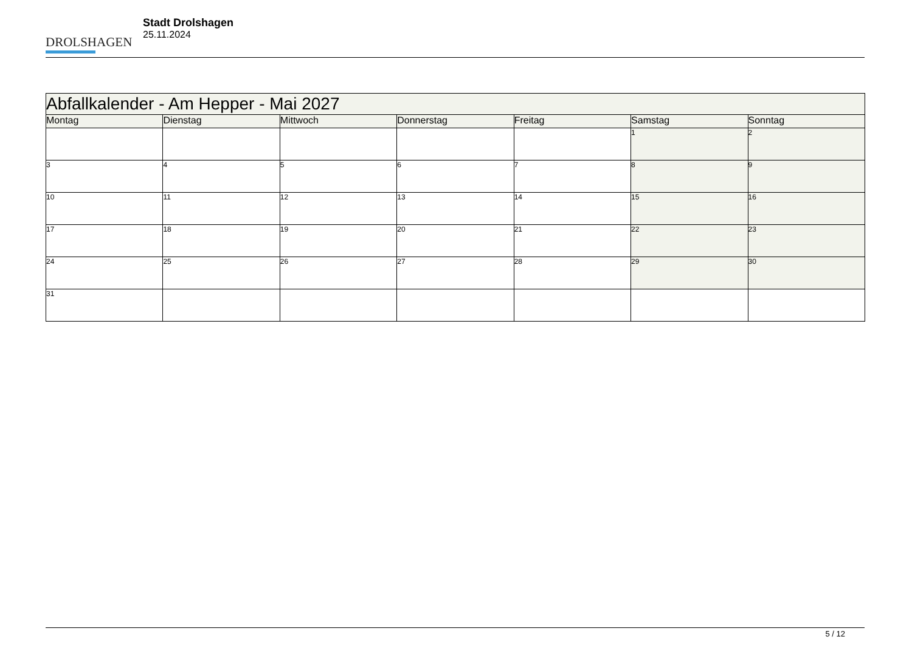DROLSHAGEN
Stadt Drolshagen
25.11.2024
| Abfallkalender - Am Hepper - Mai 2027 | | | | | | |
| Montag | Dienstag | Mittwoch | Donnerstag | Freitag | Samstag | Sonntag |
| | | | | | 1 | 2 |
| 3 | 4 | 5 | 6 | 7 | 8 | 9 |
| 10 | 11 | 12 | 13 | 14 | 15 | 16 |
| 17 | 18 | 19 | 20 | 21 | 22 | 23 |
| 24 | 25 | 26 | 27 | 28 | 29 | 30 |
| 31 | | | | | | |
5 / 12